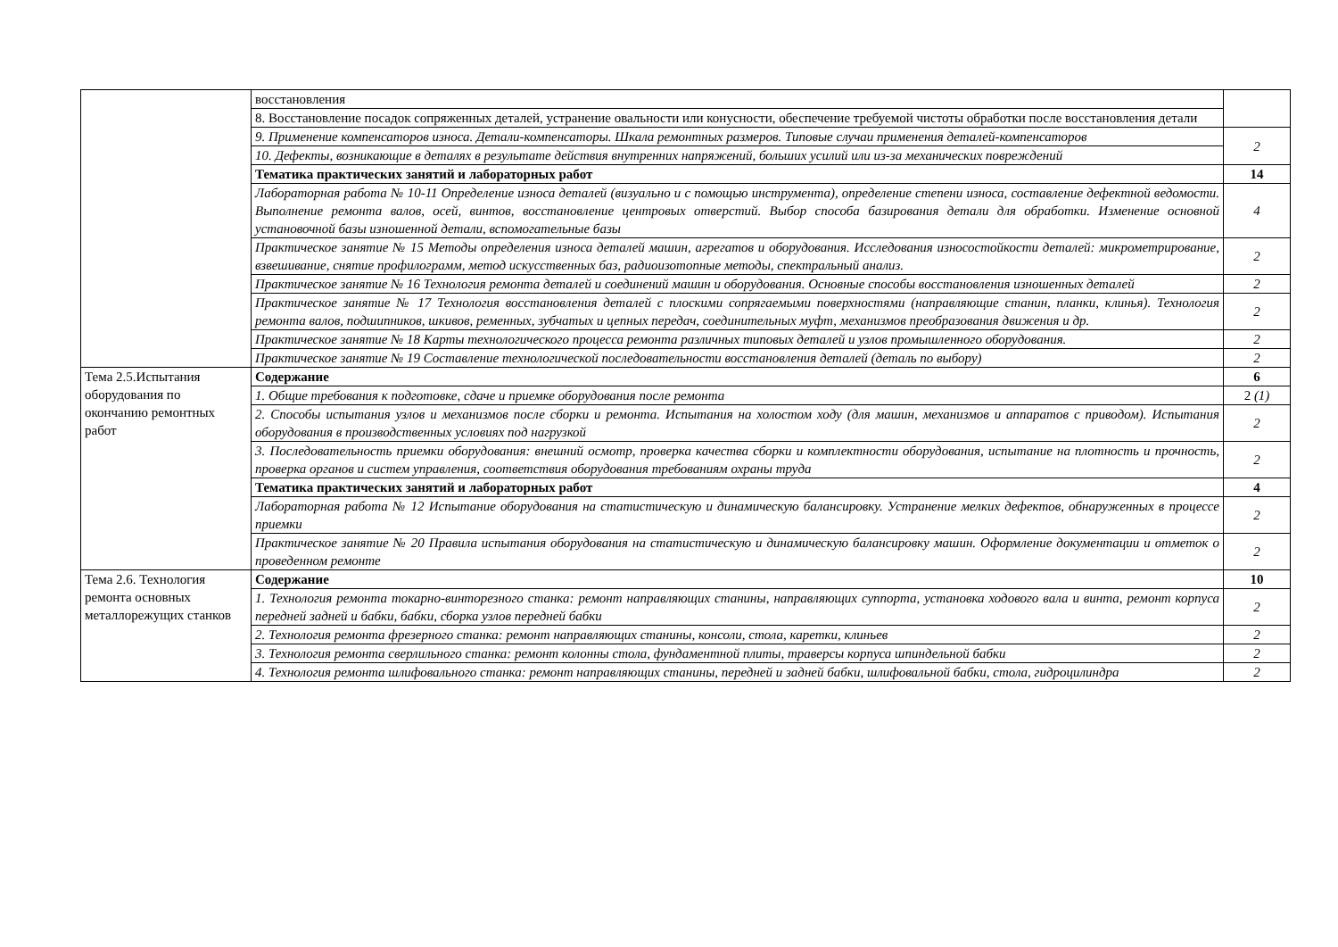| | восстановления | |
| | 8. Восстановление посадок сопряженных деталей, устранение овальности или конусности, обеспечение требуемой чистоты обработки после восстановления детали | |
| | 9. Применение компенсаторов износа. Детали-компенсаторы. Шкала ремонтных размеров. Типовые случаи применения деталей-компенсаторов | 2 |
| | 10. Дефекты, возникающие в деталях в результате действия внутренних напряжений, больших усилий или из-за механических повреждений | |
| | Тематика практических занятий и лабораторных работ | 14 |
| | Лабораторная работа № 10-11 Определение износа деталей (визуально и с помощью инструмента), определение степени износа, составление дефектной ведомости. Выполнение ремонта валов, осей, винтов, восстановление центровых отверстий. Выбор способа базирования детали для обработки. Изменение основной установочной базы изношенной детали, вспомогательные базы | 4 |
| | Практическое занятие № 15 Методы определения износа деталей машин, агрегатов и оборудования. Исследования износостойкости деталей: микрометрирование, взвешивание, снятие профилограмм, метод искусственных баз, радиоизотопные методы, спектральный анализ. | 2 |
| | Практическое занятие № 16 Технология ремонта деталей и соединений машин и оборудования. Основные способы восстановления изношенных деталей | 2 |
| | Практическое занятие № 17 Технология восстановления деталей с плоскими сопрягаемыми поверхностями (направляющие станин, планки, клинья). Технология ремонта валов, подшипников, шкивов, ременных, зубчатых и цепных передач, соединительных муфт, механизмов преобразования движения и др. | 2 |
| | Практическое занятие № 18 Карты технологического процесса ремонта различных типовых деталей и узлов промышленного оборудования. | 2 |
| | Практическое занятие № 19 Составление технологической последовательности восстановления деталей (деталь по выбору) | 2 |
| Тема 2.5.Испытания оборудования по окончанию ремонтных работ | Содержание | 6 |
| | 1. Общие требования к подготовке, сдаче и приемке оборудования после ремонта | 2 (1) |
| | 2. Способы испытания узлов и механизмов после сборки и ремонта. Испытания на холостом ходу (для машин, механизмов и аппаратов с приводом). Испытания оборудования в производственных условиях под нагрузкой | 2 |
| | 3. Последовательность приемки оборудования: внешний осмотр, проверка качества сборки и комплектности оборудования, испытание на плотность и прочность, проверка органов и систем управления, соответствия оборудования требованиям охраны труда | 2 |
| | Тематика практических занятий и лабораторных работ | 4 |
| | Лабораторная работа № 12 Испытание оборудования на статистическую и динамическую балансировку. Устранение мелких дефектов, обнаруженных в процессе приемки | 2 |
| | Практическое занятие № 20 Правила испытания оборудования на статистическую и динамическую балансировку машин. Оформление документации и отметок о проведенном ремонте | 2 |
| Тема 2.6. Технология ремонта основных металлорежущих станков | Содержание | 10 |
| | 1. Технология ремонта токарно-винторезного станка: ремонт направляющих станины, направляющих суппорта, установка ходового вала и винта, ремонт корпуса передней задней и бабки, бабки, сборка узлов передней бабки | 2 |
| | 2. Технология ремонта фрезерного станка: ремонт направляющих станины, консоли, стола, каретки, клиньев | 2 |
| | 3. Технология ремонта сверлильного станка: ремонт колонны стола, фундаментной плиты, траверсы корпуса шпиндельной бабки | 2 |
| | 4. Технология ремонта шлифовального станка: ремонт направляющих станины, передней и задней бабки, шлифовальной бабки, стола, гидроцилиндра | 2 |